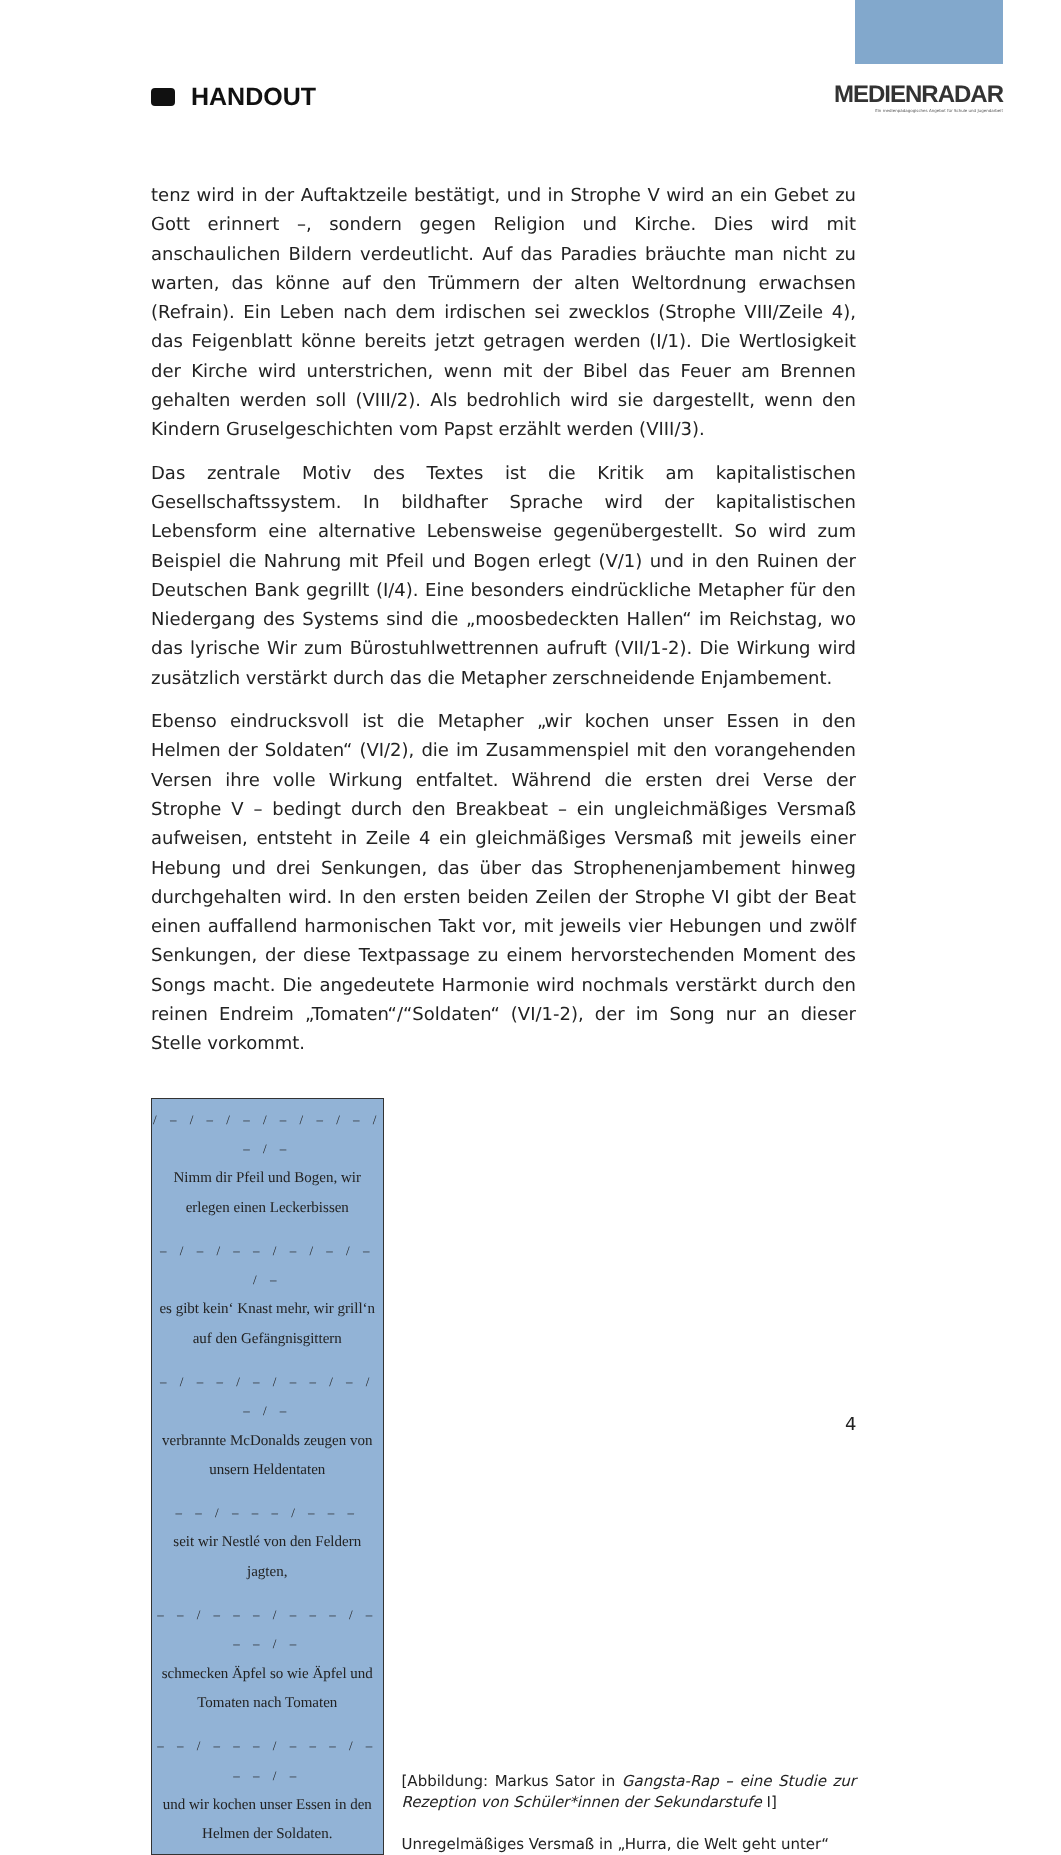HANDOUT
MEDIENRADAR
Ein medienpädagogisches Angebot für Schule und Jugendarbeit
tenz wird in der Auftaktzeile bestätigt, und in Strophe V wird an ein Gebet zu Gott erinnert –, sondern gegen Religion und Kirche. Dies wird mit anschaulichen Bildern verdeutlicht. Auf das Paradies bräuchte man nicht zu warten, das könne auf den Trümmern der alten Weltordnung erwachsen (Refrain). Ein Leben nach dem irdischen sei zwecklos (Strophe VIII/Zeile 4), das Feigenblatt könne bereits jetzt getragen werden (I/1). Die Wertlosigkeit der Kirche wird unterstrichen, wenn mit der Bibel das Feuer am Brennen gehalten werden soll (VIII/2). Als bedrohlich wird sie dargestellt, wenn den Kindern Gruselgeschichten vom Papst erzählt werden (VIII/3).
Das zentrale Motiv des Textes ist die Kritik am kapitalistischen Gesellschaftssystem. In bildhafter Sprache wird der kapitalistischen Lebensform eine alternative Lebensweise gegenübergestellt. So wird zum Beispiel die Nahrung mit Pfeil und Bogen erlegt (V/1) und in den Ruinen der Deutschen Bank gegrillt (I/4). Eine besonders eindrückliche Metapher für den Niedergang des Systems sind die „moosbedeckten Hallen“ im Reichstag, wo das lyrische Wir zum Bürostuhlwettrennen aufruft (VII/1-2). Die Wirkung wird zusätzlich verstärkt durch das die Metapher zerschneidende Enjambement.
Ebenso eindrucksvoll ist die Metapher „wir kochen unser Essen in den Helmen der Soldaten“ (VI/2), die im Zusammenspiel mit den vorangehenden Versen ihre volle Wirkung entfaltet. Während die ersten drei Verse der Strophe V – bedingt durch den Breakbeat – ein ungleichmäßiges Versmaß aufweisen, entsteht in Zeile 4 ein gleichmäßiges Versmaß mit jeweils einer Hebung und drei Senkungen, das über das Strophenenjambement hinweg durchgehalten wird. In den ersten beiden Zeilen der Strophe VI gibt der Beat einen auffallend harmonischen Takt vor, mit jeweils vier Hebungen und zwölf Senkungen, der diese Textpassage zu einem hervorstechenden Moment des Songs macht. Die angedeutete Harmonie wird nochmals verstärkt durch den reinen Endreim „Tomaten“/“Soldaten“ (VI/1-2), der im Song nur an dieser Stelle vorkommt.
/ – / – / – / – / – / – / – / –
Nimm dir Pfeil und Bogen, wir erlegen einen Leckerbissen
– / – / – – / – / – / – / –
es gibt kein‘ Knast mehr, wir grill‘n auf den Gefängnisgittern
– / – – / – / – – / – / – / –
verbrannte McDonalds zeugen von unsern Heldentaten
– – / – – – / – – –
seit wir Nestlé von den Feldern jagten,
– – / – – – / – – – / – – – / –
schmecken Äpfel so wie Äpfel und Tomaten nach Tomaten
– – / – – – / – – – / – – – / –
und wir kochen unser Essen in den Helmen der Soldaten.
[Abbildung: Markus Sator in Gangsta-Rap – eine Studie zur Rezeption von Schüler*innen der Sekundarstufe I]
Unregelmäßiges Versmaß in „Hurra, die Welt geht unter“
4